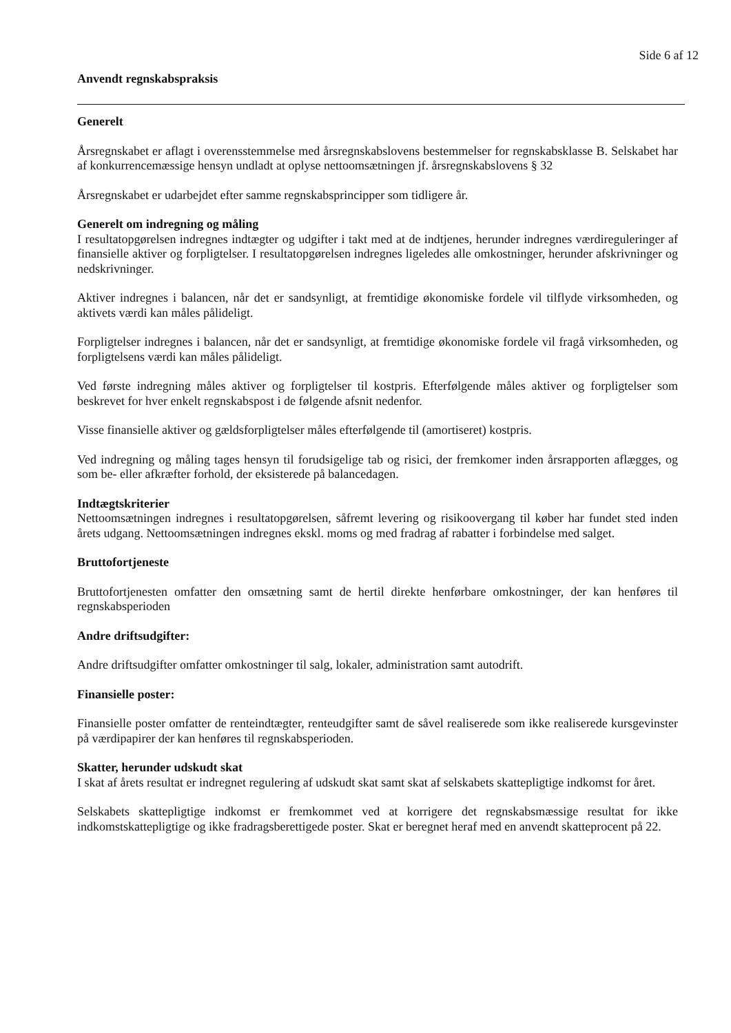Side 6 af 12
Anvendt regnskabspraksis
Generelt
Årsregnskabet er aflagt i overensstemmelse med årsregnskabslovens bestemmelser for regnskabsklasse B. Selskabet har af konkurrencemæssige hensyn undladt at oplyse nettoomsætningen jf. årsregnskabslovens § 32
Årsregnskabet er udarbejdet efter samme regnskabsprincipper som tidligere år.
Generelt om indregning og måling
I resultatopgørelsen indregnes indtægter og udgifter i takt med at de indtjenes, herunder indregnes værdireguleringer af finansielle aktiver og forpligtelser. I resultatopgørelsen indregnes ligeledes alle omkostninger, herunder afskrivninger og nedskrivninger.
Aktiver indregnes i balancen, når det er sandsynligt, at fremtidige økonomiske fordele vil tilflyde virksomheden, og aktivets værdi kan måles pålideligt.
Forpligtelser indregnes i balancen, når det er sandsynligt, at fremtidige økonomiske fordele vil fragå virksomheden, og forpligtelsens værdi kan måles pålideligt.
Ved første indregning måles aktiver og forpligtelser til kostpris. Efterfølgende måles aktiver og forpligtelser som beskrevet for hver enkelt regnskabspost i de følgende afsnit nedenfor.
Visse finansielle aktiver og gældsforpligtelser måles efterfølgende til (amortiseret) kostpris.
Ved indregning og måling tages hensyn til forudsigelige tab og risici, der fremkomer inden årsrapporten aflægges, og som be- eller afkræfter forhold, der eksisterede på balancedagen.
Indtægtskriterier
Nettoomsætningen indregnes i resultatopgørelsen, såfremt levering og risikoovergang til køber har fundet sted inden årets udgang. Nettoomsætningen indregnes ekskl. moms og med fradrag af rabatter i forbindelse med salget.
Bruttofortjeneste
Bruttofortjenesten omfatter den omsætning samt de hertil direkte henførbare omkostninger, der kan henføres til regnskabsperioden
Andre driftsudgifter:
Andre driftsudgifter omfatter omkostninger til salg, lokaler, administration samt autodrift.
Finansielle poster:
Finansielle poster omfatter de renteindtægter, renteudgifter samt de såvel realiserede som ikke realiserede kursgevinster på værdipapirer der kan henføres til regnskabsperioden.
Skatter, herunder udskudt skat
I skat af årets resultat er indregnet regulering af udskudt skat samt skat af selskabets skattepligtige indkomst for året.
Selskabets skattepligtige indkomst er fremkommet ved at korrigere det regnskabsmæssige resultat for ikke indkomstskattepligtige og ikke fradragsberettigede poster. Skat er beregnet heraf med en anvendt skatteprocent på 22.